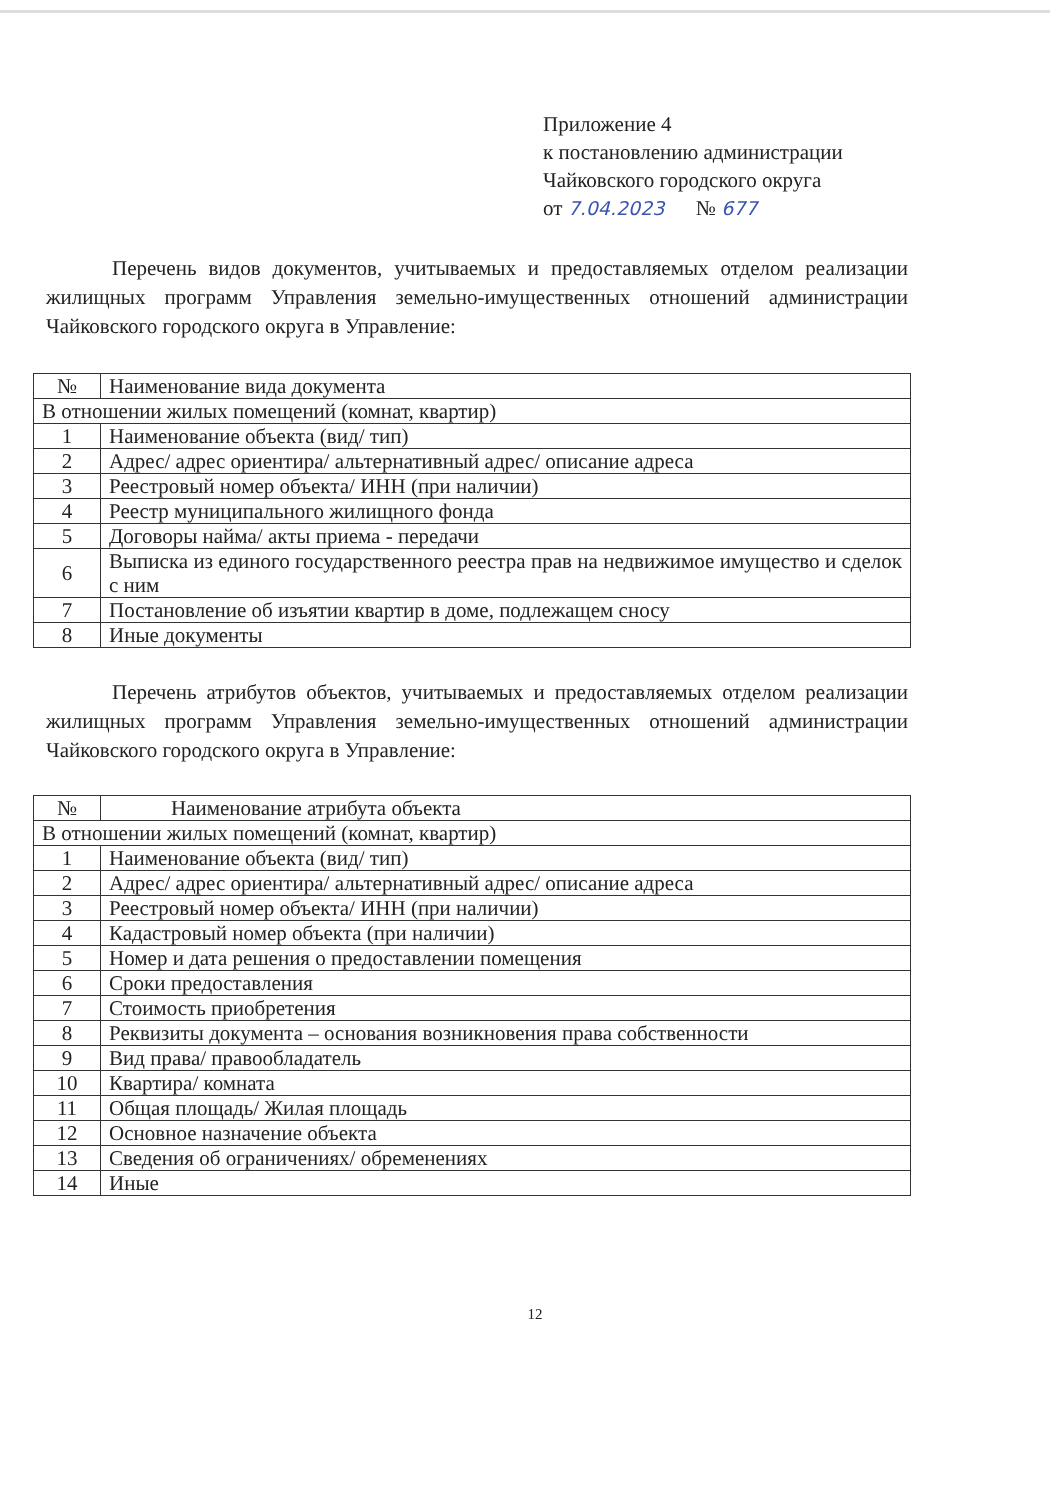Приложение 4
к постановлению администрации
Чайковского городского округа
от 7.04.2023 № 677
Перечень видов документов, учитываемых и предоставляемых отделом реализации жилищных программ Управления земельно-имущественных отношений администрации Чайковского городского округа в Управление:
| № | Наименование вида документа |
| --- | --- |
| В отношении жилых помещений (комнат, квартир) | |
| 1 | Наименование объекта (вид/ тип) |
| 2 | Адрес/ адрес ориентира/ альтернативный адрес/ описание адреса |
| 3 | Реестровый номер объекта/ ИНН (при наличии) |
| 4 | Реестр муниципального жилищного фонда |
| 5 | Договоры найма/ акты приема - передачи |
| 6 | Выписка из единого государственного реестра прав на недвижимое имущество и сделок с ним |
| 7 | Постановление об изъятии квартир в доме, подлежащем сносу |
| 8 | Иные документы |
Перечень атрибутов объектов, учитываемых и предоставляемых отделом реализации жилищных программ Управления земельно-имущественных отношений администрации Чайковского городского округа в Управление:
| № | Наименование атрибута объекта |
| --- | --- |
| В отношении жилых помещений (комнат, квартир) | |
| 1 | Наименование объекта (вид/ тип) |
| 2 | Адрес/ адрес ориентира/ альтернативный адрес/ описание адреса |
| 3 | Реестровый номер объекта/ ИНН (при наличии) |
| 4 | Кадастровый номер объекта (при наличии) |
| 5 | Номер и дата решения о предоставлении помещения |
| 6 | Сроки предоставления |
| 7 | Стоимость приобретения |
| 8 | Реквизиты документа – основания возникновения права собственности |
| 9 | Вид права/ правообладатель |
| 10 | Квартира/ комната |
| 11 | Общая площадь/ Жилая площадь |
| 12 | Основное назначение объекта |
| 13 | Сведения об ограничениях/ обременениях |
| 14 | Иные |
12